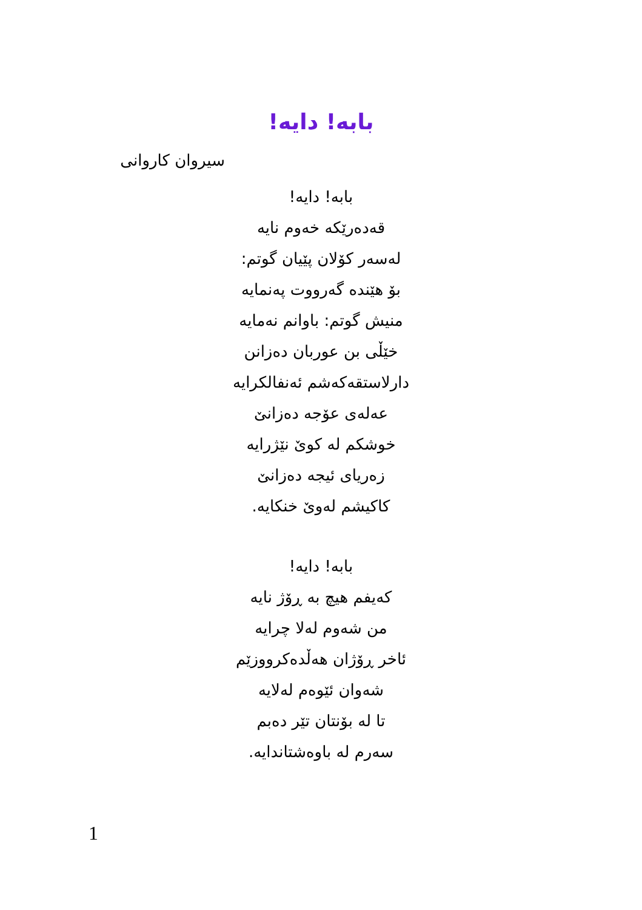بابە! دایە!
سیروان کاروانی
بابە! دایە!
قەدەرێکە خەوم نایە
لەسەر کۆلان پێیان گوتم:
بۆ هێندە گەرووت پەنمایە
منیش گوتم: باوانم نەمایە
خێڵی بن عوربان دەزانن
دارلاستقەکەشم ئەنفالکرایە
عەلەی عۆجە دەزانێ
خوشکم لە کوێ نێژرایە
زەریای ئیجە دەزانێ
کاکیشم لەوێ خنکایە.
بابە! دایە!
کەیفم هیچ بە ڕۆژ نایە
من شەوم لەلا چرایە
ئاخر ڕۆژان هەڵدەکرووزێم
شەوان ئێوەم لەلایە
تا لە بۆنتان تێر دەبم
سەرم لە باوەشتاندایە.
1